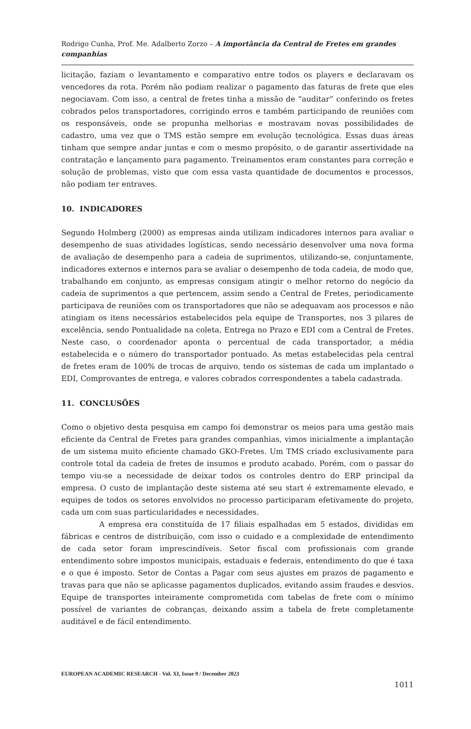Rodrigo Cunha, Prof. Me. Adalberto Zorzo – A importância da Central de Fretes em grandes companhias
licitação, faziam o levantamento e comparativo entre todos os players e declaravam os vencedores da rota. Porém não podiam realizar o pagamento das faturas de frete que eles negociavam. Com isso, a central de fretes tinha a missão de “auditar” conferindo os fretes cobrados pelos transportadores, corrigindo erros e também participando de reuniões com os responsáveis, onde se propunha melhorias e mostravam novas possibilidades de cadastro, uma vez que o TMS estão sempre em evolução tecnológica. Essas duas áreas tinham que sempre andar juntas e com o mesmo propósito, o de garantir assertividade na contratação e lançamento para pagamento. Treinamentos eram constantes para correção e solução de problemas, visto que com essa vasta quantidade de documentos e processos, não podiam ter entraves.
10. INDICADORES
Segundo Holmberg (2000) as empresas ainda utilizam indicadores internos para avaliar o desempenho de suas atividades logísticas, sendo necessário desenvolver uma nova forma de avaliação de desempenho para a cadeia de suprimentos, utilizando-se, conjuntamente, indicadores externos e internos para se avaliar o desempenho de toda cadeia, de modo que, trabalhando em conjunto, as empresas consigam atingir o melhor retorno do negócio da cadeia de suprimentos a que pertencem, assim sendo a Central de Fretes, periodicamente participava de reuniões com os transportadores que não se adequavam aos processos e não atingiam os itens necessários estabelecidos pela equipe de Transportes, nos 3 pilares de excelência, sendo Pontualidade na coleta, Entrega no Prazo e EDI com a Central de Fretes. Neste caso, o coordenador aponta o percentual de cada transportador, a média estabelecida e o número do transportador pontuado. As metas estabelecidas pela central de fretes eram de 100% de trocas de arquivo, tendo os sistemas de cada um implantado o EDI, Comprovantes de entrega, e valores cobrados correspondentes a tabela cadastrada.
11. CONCLUSÕES
Como o objetivo desta pesquisa em campo foi demonstrar os meios para uma gestão mais eficiente da Central de Fretes para grandes companhias, vimos inicialmente a implantação de um sistema muito eficiente chamado GKO-Fretes. Um TMS criado exclusivamente para controle total da cadeia de fretes de insumos e produto acabado. Porém, com o passar do tempo viu-se a necessidade de deixar todos os controles dentro do ERP principal da empresa. O custo de implantação deste sistema até seu start é extremamente elevado, e equipes de todos os setores envolvidos no processo participaram efetivamente do projeto, cada um com suas particularidades e necessidades.
A empresa era constituída de 17 filiais espalhadas em 5 estados, divididas em fábricas e centros de distribuição, com isso o cuidado e a complexidade de entendimento de cada setor foram imprescindíveis. Setor fiscal com profissionais com grande entendimento sobre impostos municipais, estaduais e federais, entendimento do que é taxa e o que é imposto. Setor de Contas a Pagar com seus ajustes em prazos de pagamento e travas para que não se aplicasse pagamentos duplicados, evitando assim fraudes e desvios. Equipe de transportes inteiramente comprometida com tabelas de frete com o mínimo possível de variantes de cobranças, deixando assim a tabela de frete completamente auditável e de fácil entendimento.
EUROPEAN ACADEMIC RESEARCH - Vol. XI, Issue 9 / December 2023
1011